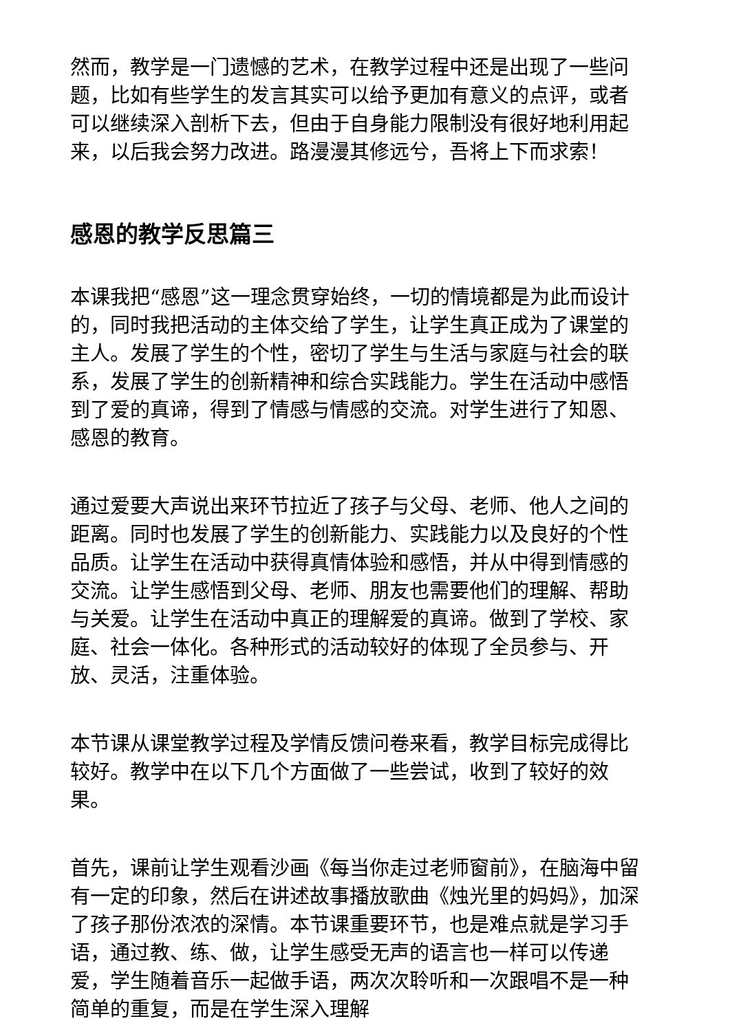然而，教学是一门遗憾的艺术，在教学过程中还是出现了一些问题，比如有些学生的发言其实可以给予更加有意义的点评，或者可以继续深入剖析下去，但由于自身能力限制没有很好地利用起来，以后我会努力改进。路漫漫其修远兮，吾将上下而求索！
感恩的教学反思篇三
本课我把“感恩”这一理念贯穿始终，一切的情境都是为此而设计的，同时我把活动的主体交给了学生，让学生真正成为了课堂的主人。发展了学生的个性，密切了学生与生活与家庭与社会的联系，发展了学生的创新精神和综合实践能力。学生在活动中感悟到了爱的真谛，得到了情感与情感的交流。对学生进行了知恩、感恩的教育。
通过爱要大声说出来环节拉近了孩子与父母、老师、他人之间的距离。同时也发展了学生的创新能力、实践能力以及良好的个性品质。让学生在活动中获得真情体验和感悟，并从中得到情感的交流。让学生感悟到父母、老师、朋友也需要他们的理解、帮助与关爱。让学生在活动中真正的理解爱的真谛。做到了学校、家庭、社会一体化。各种形式的活动较好的体现了全员参与、开放、灵活，注重体验。
本节课从课堂教学过程及学情反馈问卷来看，教学目标完成得比较好。教学中在以下几个方面做了一些尝试，收到了较好的效果。
首先，课前让学生观看沙画《每当你走过老师窗前》，在脑海中留有一定的印象，然后在讲述故事播放歌曲《烛光里的妈妈》，加深了孩子那份浓浓的深情。本节课重要环节，也是难点就是学习手语，通过教、练、做，让学生感受无声的语言也一样可以传递爱，学生随着音乐一起做手语，两次次聆听和一次跟唱不是一种简单的重复，而是在学生深入理解